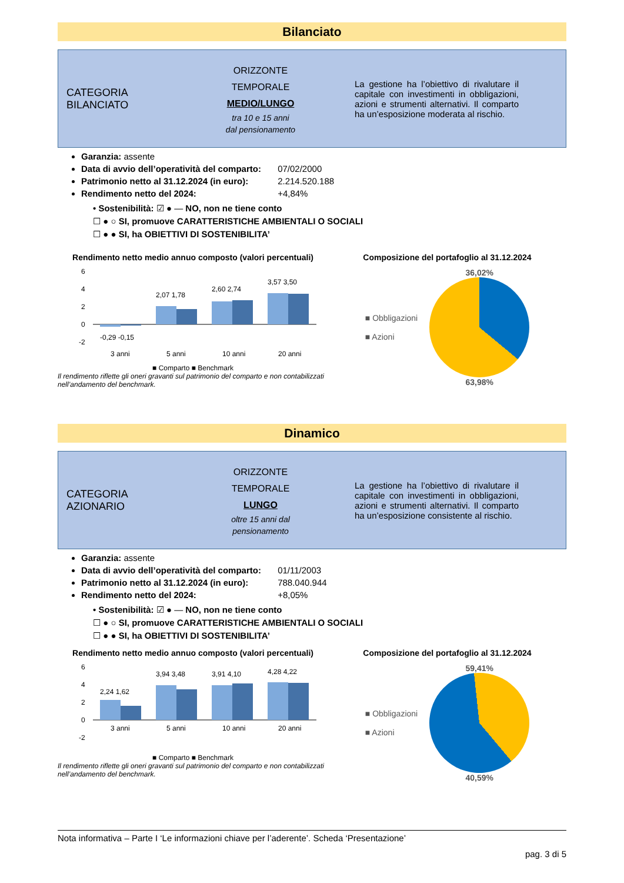Bilanciato
CATEGORIA
BILANCIATO
ORIZZONTE
TEMPORALE
MEDIO/LUNGO
tra 10 e 15 anni
dal pensionamento
La gestione ha l’obiettivo di rivalutare il capitale con investimenti in obbligazioni, azioni e strumenti alternativi. Il comparto ha un’esposizione moderata al rischio.
Garanzia: assente
Data di avvio dell’operatività del comparto: 07/02/2000
Patrimonio netto al 31.12.2024 (in euro): 2.214.520.188
Rendimento netto del 2024: +4,84%
• Sostenibilità: ☑ ● — NO, non ne tiene conto
☐ ● ○ SI, promuove CARATTERISTICHE AMBIENTALI O SOCIALI
☐ ● ● SI, ha OBIETTIVI DI SOSTENIBILITA’
Rendimento netto medio annuo composto (valori percentuali)
6
4
2
0
-2
-0,29 -0,15
2,07 1,78
2,60 2,74
3,57 3,50
3 anni
5 anni
10 anni
20 anni
■ Comparto ■ Benchmark
Il rendimento riflette gli oneri gravanti sul patrimonio del comparto e non contabilizzati nell’andamento del benchmark.
Composizione del portafoglio al 31.12.2024
■ Obbligazioni
■ Azioni
36,02%
63,98%
Dinamico
CATEGORIA
AZIONARIO
ORIZZONTE
TEMPORALE
LUNGO
oltre 15 anni dal
pensionamento
La gestione ha l’obiettivo di rivalutare il capitale con investimenti in obbligazioni, azioni e strumenti alternativi. Il comparto ha un’esposizione consistente al rischio.
Garanzia: assente
Data di avvio dell’operatività del comparto: 01/11/2003
Patrimonio netto al 31.12.2024 (in euro): 788.040.944
Rendimento netto del 2024: +8,05%
• Sostenibilità: ☑ ● — NO, non ne tiene conto
☐ ● ○ SI, promuove CARATTERISTICHE AMBIENTALI O SOCIALI
☐ ● ● SI, ha OBIETTIVI DI SOSTENIBILITA’
Rendimento netto medio annuo composto (valori percentuali)
6
4
2
0
-2
2,24 1,62
3,94 3,48
3,91 4,10
4,28 4,22
3 anni
5 anni
10 anni
20 anni
■ Comparto ■ Benchmark
Il rendimento riflette gli oneri gravanti sul patrimonio del comparto e non contabilizzati nell’andamento del benchmark.
Composizione del portafoglio al 31.12.2024
■ Obbligazioni
■ Azioni
59,41%
40,59%
Nota informativa – Parte I ‘Le informazioni chiave per l’aderente’. Scheda ‘Presentazione’
pag. 3 di 5